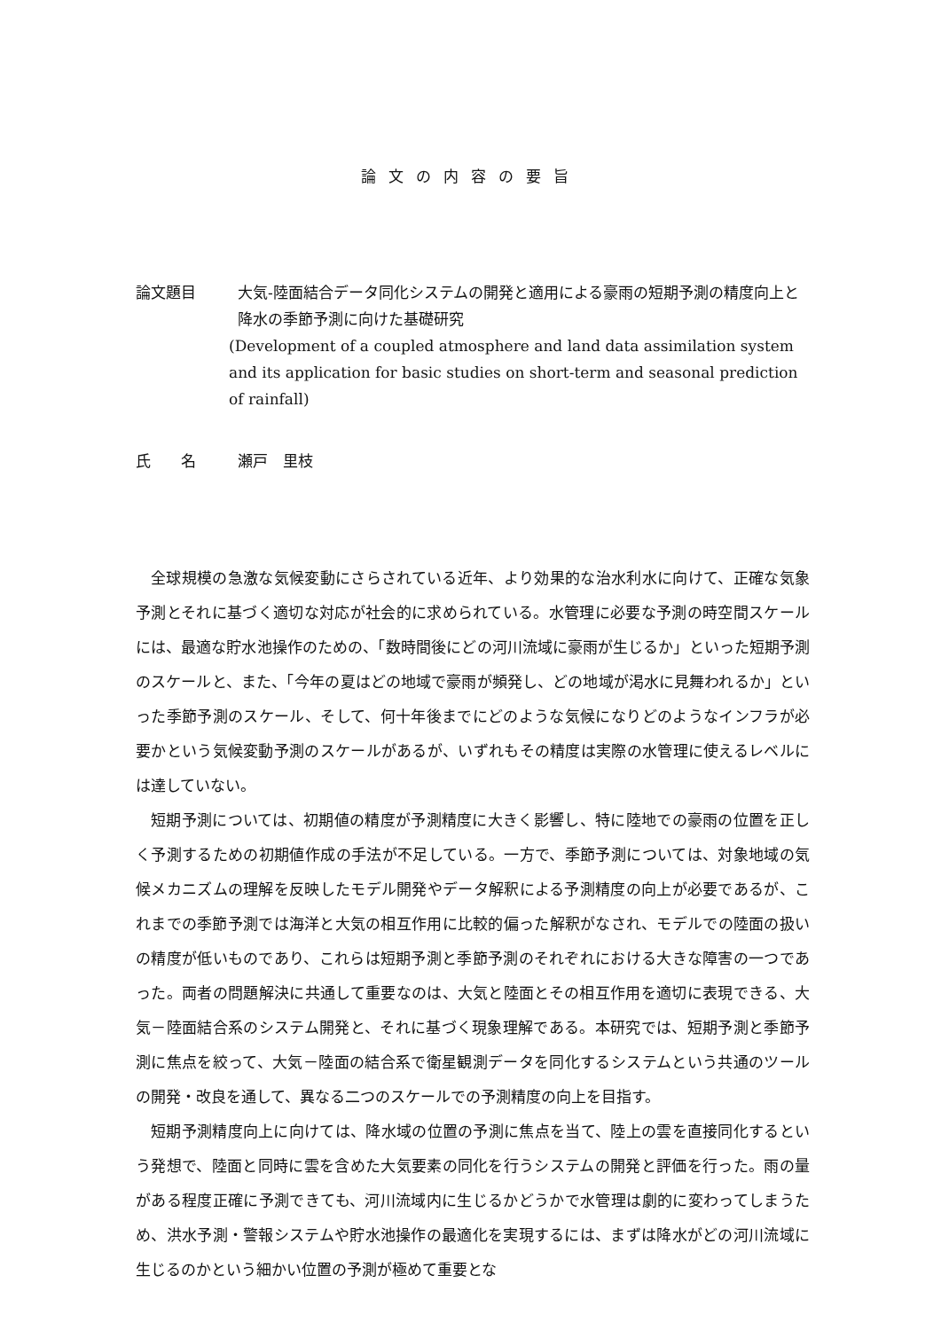論文の内容の要旨
論文題目 大気‐陸面結合データ同化システムの開発と適用による豪雨の短期予測の精度向上と降水の季節予測に向けた基礎研究
(Development of a coupled atmosphere and land data assimilation system and its application for basic studies on short-term and seasonal prediction of rainfall)
氏　　名 瀬戸　里枝
全球規模の急激な気候変動にさらされている近年、より効果的な治水利水に向けて、正確な気象予測とそれに基づく適切な対応が社会的に求められている。水管理に必要な予測の時空間スケールには、最適な貯水池操作のための、「数時間後にどの河川流域に豪雨が生じるか」といった短期予測のスケールと、また、「今年の夏はどの地域で豪雨が頻発し、どの地域が渇水に見舞われるか」といった季節予測のスケール、そして、何十年後までにどのような気候になりどのようなインフラが必要かという気候変動予測のスケールがあるが、いずれもその精度は実際の水管理に使えるレベルには達していない。
短期予測については、初期値の精度が予測精度に大きく影響し、特に陸地での豪雨の位置を正しく予測するための初期値作成の手法が不足している。一方で、季節予測については、対象地域の気候メカニズムの理解を反映したモデル開発やデータ解釈による予測精度の向上が必要であるが、これまでの季節予測では海洋と大気の相互作用に比較的偏った解釈がなされ、モデルでの陸面の扱いの精度が低いものであり、これらは短期予測と季節予測のそれぞれにおける大きな障害の一つであった。両者の問題解決に共通して重要なのは、大気と陸面とその相互作用を適切に表現できる、大気－陸面結合系のシステム開発と、それに基づく現象理解である。本研究では、短期予測と季節予測に焦点を絞って、大気－陸面の結合系で衛星観測データを同化するシステムという共通のツールの開発・改良を通して、異なる二つのスケールでの予測精度の向上を目指す。
短期予測精度向上に向けては、降水域の位置の予測に焦点を当て、陸上の雲を直接同化するという発想で、陸面と同時に雲を含めた大気要素の同化を行うシステムの開発と評価を行った。雨の量がある程度正確に予測できても、河川流域内に生じるかどうかで水管理は劇的に変わってしまうため、洪水予測・警報システムや貯水池操作の最適化を実現するには、まずは降水がどの河川流域に生じるのかという細かい位置の予測が極めて重要とな